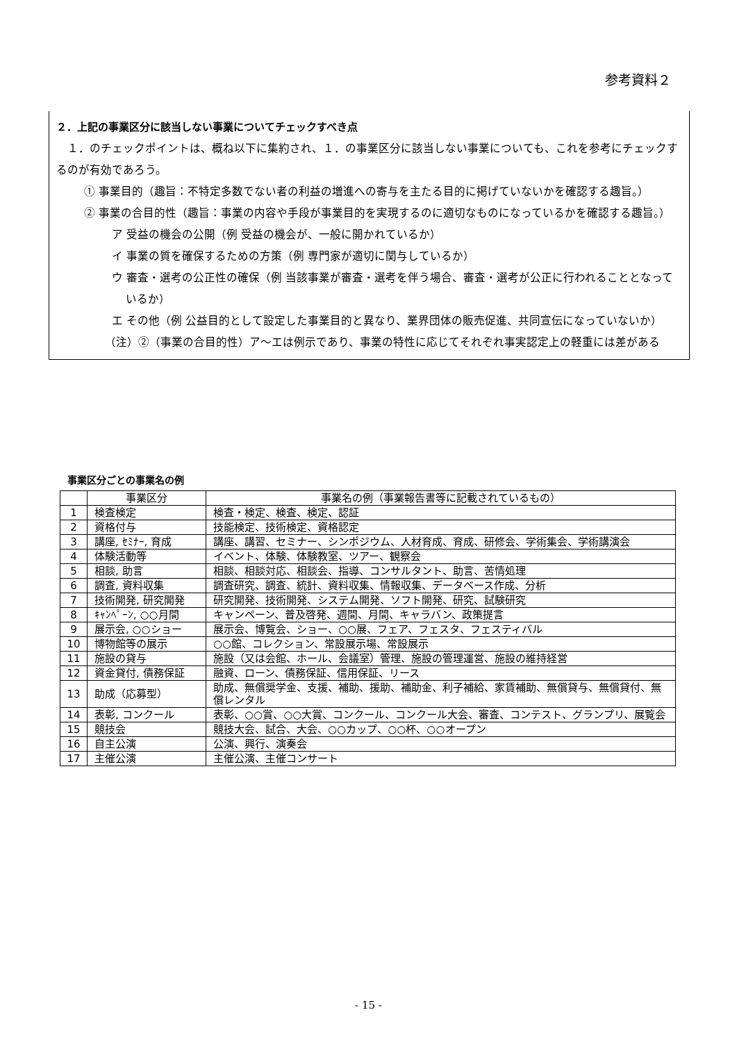参考資料２
２．上記の事業区分に該当しない事業についてチェックすべき点
　１．のチェックポイントは、概ね以下に集約され、１．の事業区分に該当しない事業についても、これを参考にチェックするのが有効であろう。
① 事業目的（趣旨：不特定多数でない者の利益の増進への寄与を主たる目的に掲げていないかを確認する趣旨。）
② 事業の合目的性（趣旨：事業の内容や手段が事業目的を実現するのに適切なものになっているかを確認する趣旨。）
ア 受益の機会の公開（例 受益の機会が、一般に開かれているか）
イ 事業の質を確保するための方策（例 専門家が適切に関与しているか）
ウ 審査・選考の公正性の確保（例 当該事業が審査・選考を伴う場合、審査・選考が公正に行われることとなっているか）
エ その他（例 公益目的として設定した事業目的と異なり、業界団体の販売促進、共同宣伝になっていないか）
（注）②（事業の合目的性）ア～エは例示であり、事業の特性に応じてそれぞれ事実認定上の軽重には差がある
事業区分ごとの事業名の例
| | 事業区分 | 事業名の例（事業報告書等に記載されているもの） |
| --- | --- | --- |
| 1 | 検査検定 | 検査・検定、検査、検定、認証 |
| 2 | 資格付与 | 技能検定、技術検定、資格認定 |
| 3 | 講座, ｾﾐﾅｰ, 育成 | 講座、講習、セミナー、シンポジウム、人材育成、育成、研修会、学術集会、学術講演会 |
| 4 | 体験活動等 | イベント、体験、体験教室、ツアー、観察会 |
| 5 | 相談, 助言 | 相談、相談対応、相談会、指導、コンサルタント、助言、苦情処理 |
| 6 | 調査, 資料収集 | 調査研究、調査、統計、資料収集、情報収集、データベース作成、分析 |
| 7 | 技術開発, 研究開発 | 研究開発、技術開発、システム開発、ソフト開発、研究、試験研究 |
| 8 | ｷｬﾝﾍﾟｰﾝ, ○○月間 | キャンペーン、普及啓発、週間、月間、キャラバン、政策提言 |
| 9 | 展示会, ○○ショー | 展示会、博覧会、ショー、○○展、フェア、フェスタ、フェスティバル |
| 10 | 博物館等の展示 | ○○館、コレクション、常設展示場、常設展示 |
| 11 | 施設の貸与 | 施設（又は会館、ホール、会議室）管理、施設の管理運営、施設の維持経営 |
| 12 | 資金貸付, 債務保証 | 融資、ローン、債務保証、信用保証、リース |
| 13 | 助成（応募型） | 助成、無償奨学金、支援、補助、援助、補助金、利子補給、家賃補助、無償貸与、無償貸付、無償レンタル |
| 14 | 表彰, コンクール | 表彰、○○賞、○○大賞、コンクール、コンクール大会、審査、コンテスト、グランプリ、展覧会 |
| 15 | 競技会 | 競技大会、試合、大会、○○カップ、○○杯、○○オープン |
| 16 | 自主公演 | 公演、興行、演奏会 |
| 17 | 主催公演 | 主催公演、主催コンサート |
- 15 -